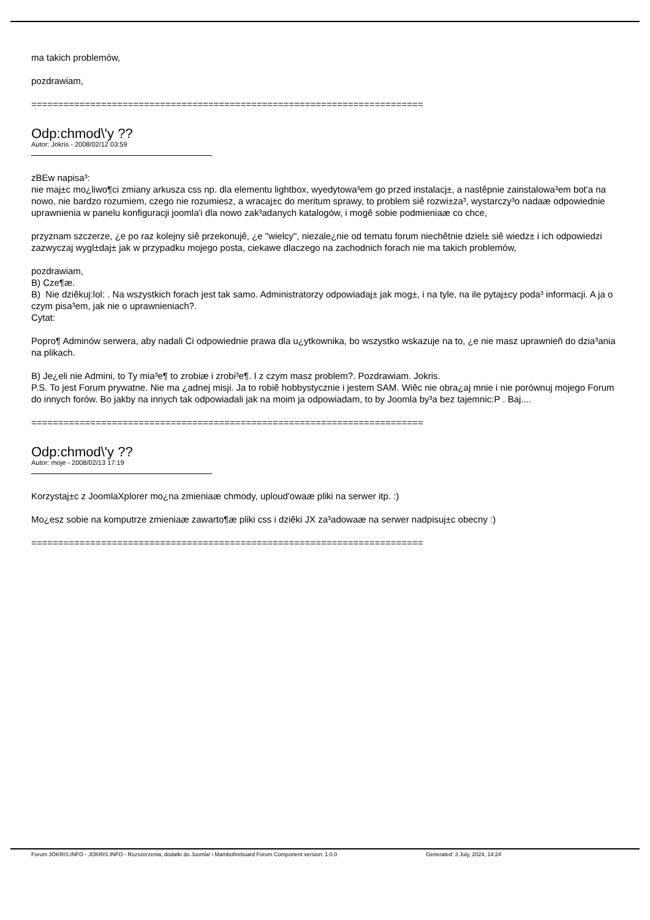ma takich problemów,
pozdrawiam,
==========================================================================
Odp:chmod\'y ??
Autor: Jokris - 2008/02/12 03:59
zBEw napisa³:
nie maj±c mo¿liwo¶ci zmiany arkusza css np. dla elementu lightbox, wyedytowa³em go przed instalacj±, a nastêpnie zainstalowa³em bot'a na nowo, nie bardzo rozumiem, czego nie rozumiesz, a wracaj±c do meritum sprawy, to problem siê rozwi±za³, wystarczy³o nadaæ odpowiednie uprawnienia w panelu konfiguracji joomla'i dla nowo zak³adanych katalogów, i mogê sobie podmieniaæ co chce,
przyznam szczerze, ¿e po raz kolejny siê przekonujê, ¿e "wielcy", niezale¿nie od tematu forum niechêtnie dziel± siê wiedz± i ich odpowiedzi zazwyczaj wygl±daj± jak w przypadku mojego posta, ciekawe dlaczego na zachodnich forach nie ma takich problemów,
pozdrawiam,
B) Cze¶æ.
B) Nie dziêkuj:lol: . Na wszystkich forach jest tak samo. Administratorzy odpowiadaj± jak mog±, i na tyle, na ile pytaj±cy poda³ informacji. A ja o czym pisa³em, jak nie o uprawnieniach?.
Cytat:
Popro¶ Adminów serwera, aby nadali Ci odpowiednie prawa dla u¿ytkownika, bo wszystko wskazuje na to, ¿e nie masz uprawnieñ do dzia³ania na plikach.
B) Je¿eli nie Admini, to Ty mia³e¶ to zrobiæ i zrobi³e¶. I z czym masz problem?. Pozdrawiam. Jokris.
P.S. To jest Forum prywatne. Nie ma ¿adnej misji. Ja to robiê hobbystycznie i jestem SAM. Wiêc nie obra¿aj mnie i nie porównuj mojego Forum do innych forów. Bo jakby na innych tak odpowiadali jak na moim ja odpowiadam, to by Joomla by³a bez tajemnic:P . Baj....
==========================================================================
Odp:chmod\'y ??
Autor: moje - 2008/02/13 17:19
Korzystaj±c z JoomlaXplorer mo¿na zmieniaæ chmody, uploud'owaæ pliki na serwer itp. :)
Mo¿esz sobie na komputrze zmieniaæ zawarto¶æ pliki css i dziêki JX za³adowaæ na serwer nadpisuj±c obecny :)
==========================================================================
Forum JOKRIS.INFO - JOKRIS.INFO - Rozszerzenia, dodatki do Joomla! i Mambo fireboard Forum Component version: 1.0.0 Generated: 3 July, 2024, 14:24